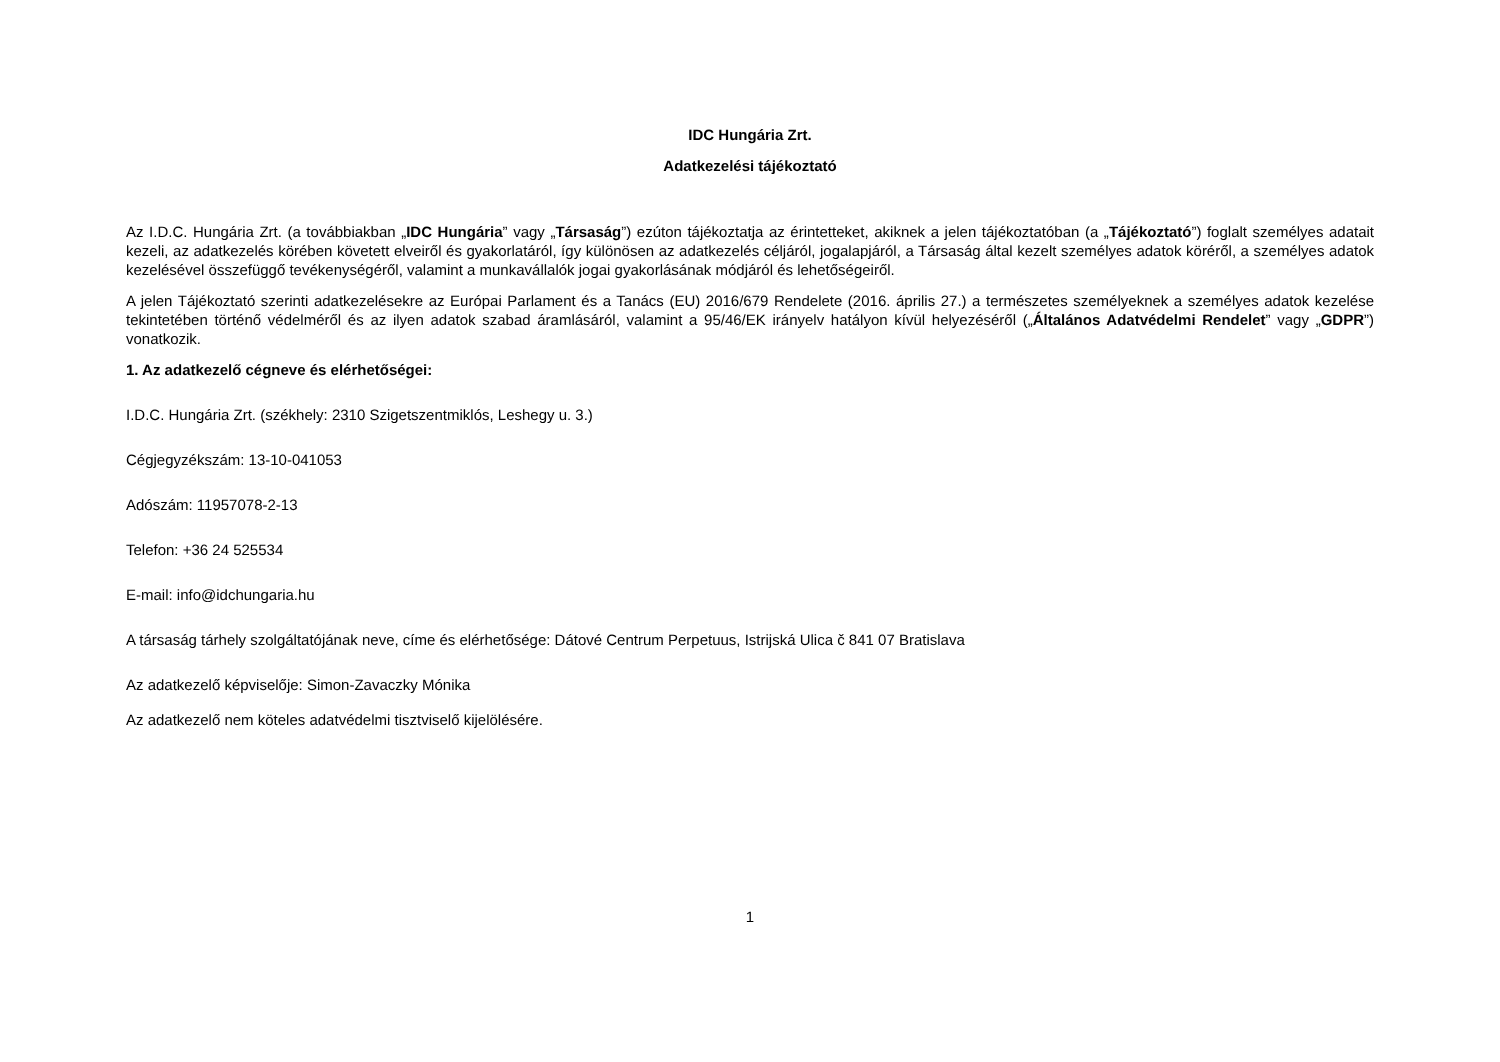IDC Hungária Zrt.
Adatkezelési tájékoztató
Az I.D.C. Hungária Zrt. (a továbbiakban „IDC Hungária” vagy „Társaság”) ezúton tájékoztatja az érintetteket, akiknek a jelen tájékoztatóban (a „Tájékoztató”) foglalt személyes adatait kezeli, az adatkezelés körében követett elveiről és gyakorlatáról, így különösen az adatkezelés céljáról, jogalapjáról, a Társaság által kezelt személyes adatok köréről, a személyes adatok kezelésével összefüggő tevékenységéről, valamint a munkavállalók jogai gyakorlásának módjáról és lehetőségeiről.
A jelen Tájékoztató szerinti adatkezelésekre az Európai Parlament és a Tanács (EU) 2016/679 Rendelete (2016. április 27.) a természetes személyeknek a személyes adatok kezelése tekintetében történő védelméről és az ilyen adatok szabad áramlásáról, valamint a 95/46/EK irányelv hatályon kívül helyezéséről („Általános Adatvédelmi Rendelet” vagy „GDPR”) vonatkozik.
1. Az adatkezelő cégneve és elérhetőségei:
I.D.C. Hungária Zrt. (székhely: 2310 Szigetszentmiklós, Leshegy u. 3.)
Cégjegyzékszám: 13-10-041053
Adószám: 11957078-2-13
Telefon: +36 24 525534
E-mail: info@idchungaria.hu
A társaság tárhely szolgáltatójának neve, címe és elérhetősége: Dátové Centrum Perpetuus, Istrijská Ulica č 841 07 Bratislava
Az adatkezelő képviselője: Simon-Zavaczky Mónika
Az adatkezelő nem köteles adatvédelmi tisztviselő kijelölésére.
1